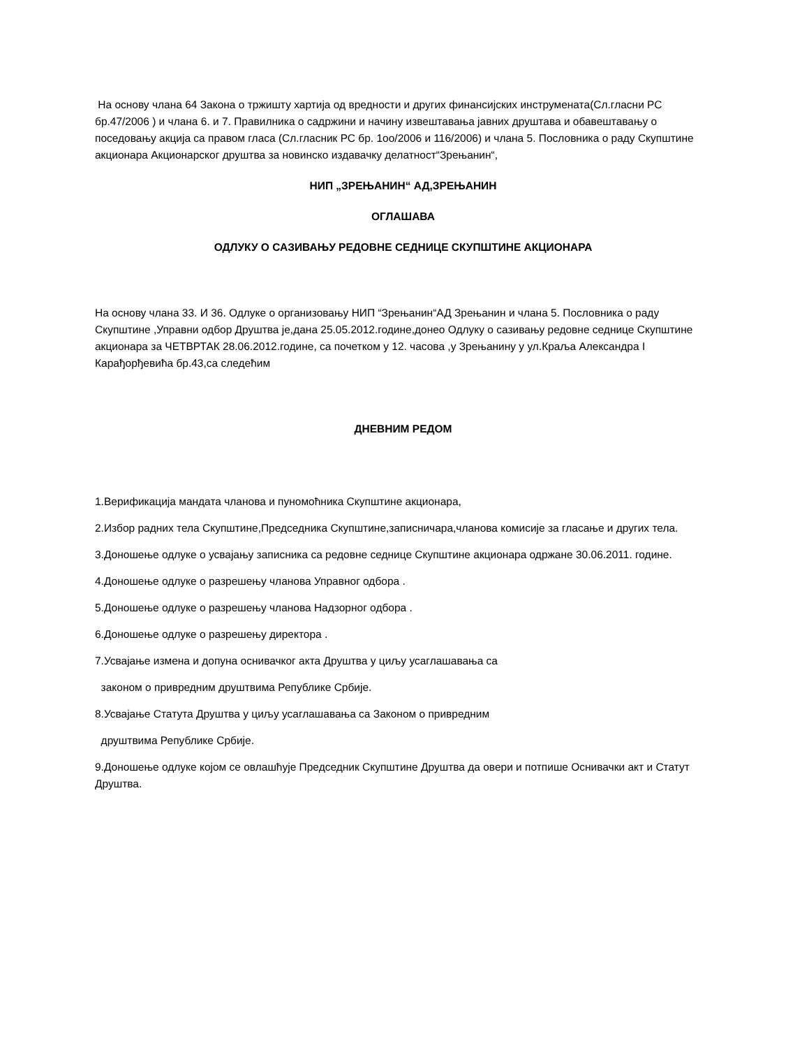На основу члана 64 Закона о тржишту хартија од вредности и других финансијских инструмената(Сл.гласни РС бр.47/2006 ) и члана 6. и 7. Правилника о садржини и начину извештавања јавних друштава и обавештавању о поседовању акција са правом гласа (Сл.гласник РС бр. 1оо/2006 и 116/2006) и члана 5. Пословника о раду Скупштине акционара Акционарског друштва за новинско издавачку делатност“Зрењанин“,
НИП „ЗРЕЊАНИН“ АД,ЗРЕЊАНИН
ОГЛАШАВА
ОДЛУКУ О САЗИВАЊУ РЕДОВНЕ СЕДНИЦЕ СКУПШТИНЕ АКЦИОНАРА
На основу члана 33. И 36. Одлуке о организовању НИП “Зрењанин“АД Зрењанин и члана 5. Пословника о раду Скупштине ,Управни одбор Друштва је,дана 25.05.2012.године,донео Одлуку о сазивању редовне седнице Скупштине акционара за ЧЕТВРТАК 28.06.2012.године, са почетком у 12. часова ,у Зрењанину у ул.Краља Александра I Карађорђевића бр.43,са следећим
ДНЕВНИМ РЕДОМ
1.Верификација мандата чланова и пуномоћника Скупштине акционара,
2.Избор радних тела Скупштине,Председника Скупштине,записничара,чланова комисије за гласање и других тела.
3.Доношење одлуке о усвајању записника са редовне седнице Скупштине акционара одржане 30.06.2011. године.
4.Доношење одлуке о разрешењу чланова Управног одбора .
5.Доношење одлуке о разрешењу чланова Надзорног одбора .
6.Доношење одлуке о разрешењу директора .
7.Усвајање измена и допуна оснивачког акта Друштва у циљу усаглашавања са
законом о привредним друштвима Републике Србије.
8.Усвајање Статута Друштва у циљу усаглашавања са Законом о привредним
друштвима Републике Србије.
9.Доношење одлуке којом се овлашћује Председник Скупштине Друштва да овери и потпише Оснивачки акт и Статут Друштва.